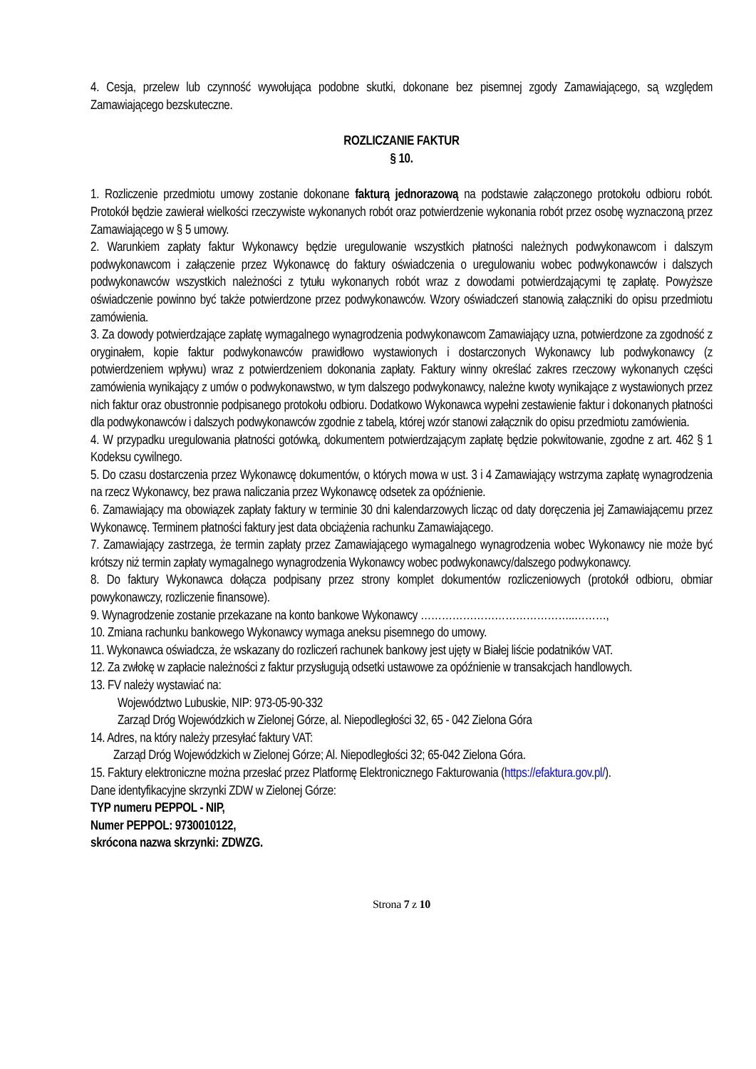4. Cesja, przelew lub czynność wywołująca podobne skutki, dokonane bez pisemnej zgody Zamawiającego, są względem Zamawiającego bezskuteczne.
ROZLICZANIE FAKTUR
§ 10.
1. Rozliczenie przedmiotu umowy zostanie dokonane fakturą jednorazową na podstawie załączonego protokołu odbioru robót. Protokół będzie zawierał wielkości rzeczywiste wykonanych robót oraz potwierdzenie wykonania robót przez osobę wyznaczoną przez Zamawiającego w § 5 umowy.
2. Warunkiem zapłaty faktur Wykonawcy będzie uregulowanie wszystkich płatności należnych podwykonawcom i dalszym podwykonawcom i załączenie przez Wykonawcę do faktury oświadczenia o uregulowaniu wobec podwykonawców i dalszych podwykonawców wszystkich należności z tytułu wykonanych robót wraz z dowodami potwierdzającymi tę zapłatę. Powyższe oświadczenie powinno być także potwierdzone przez podwykonawców. Wzory oświadczeń stanowią załączniki do opisu przedmiotu zamówienia.
3. Za dowody potwierdzające zapłatę wymagalnego wynagrodzenia podwykonawcom Zamawiający uzna, potwierdzone za zgodność z oryginałem, kopie faktur podwykonawców prawidłowo wystawionych i dostarczonych Wykonawcy lub podwykonawcy (z potwierdzeniem wpływu) wraz z potwierdzeniem dokonania zapłaty. Faktury winny określać zakres rzeczowy wykonanych części zamówienia wynikający z umów o podwykonawstwo, w tym dalszego podwykonawcy, należne kwoty wynikające z wystawionych przez nich faktur oraz obustronnie podpisanego protokołu odbioru. Dodatkowo Wykonawca wypełni zestawienie faktur i dokonanych płatności dla podwykonawców i dalszych podwykonawców zgodnie z tabelą, której wzór stanowi załącznik do opisu przedmiotu zamówienia.
4. W przypadku uregulowania płatności gotówką, dokumentem potwierdzającym zapłatę będzie pokwitowanie, zgodne z art. 462 § 1 Kodeksu cywilnego.
5. Do czasu dostarczenia przez Wykonawcę dokumentów, o których mowa w ust. 3 i 4 Zamawiający wstrzyma zapłatę wynagrodzenia na rzecz Wykonawcy, bez prawa naliczania przez Wykonawcę odsetek za opóźnienie.
6. Zamawiający ma obowiązek zapłaty faktury w terminie 30 dni kalendarzowych licząc od daty doręczenia jej Zamawiającemu przez Wykonawcę. Terminem płatności faktury jest data obciążenia rachunku Zamawiającego.
7. Zamawiający zastrzega, że termin zapłaty przez Zamawiającego wymagalnego wynagrodzenia wobec Wykonawcy nie może być krótszy niż termin zapłaty wymagalnego wynagrodzenia Wykonawcy wobec podwykonawcy/dalszego podwykonawcy.
8. Do faktury Wykonawca dołącza podpisany przez strony komplet dokumentów rozliczeniowych (protokół odbioru, obmiar powykonawczy, rozliczenie finansowe).
9. Wynagrodzenie zostanie przekazane na konto bankowe Wykonawcy ……………………………………..………,
10. Zmiana rachunku bankowego Wykonawcy wymaga aneksu pisemnego do umowy.
11. Wykonawca oświadcza, że wskazany do rozliczeń rachunek bankowy jest ujęty w Białej liście podatników VAT.
12. Za zwłokę w zapłacie należności z faktur przysługują odsetki ustawowe za opóźnienie w transakcjach handlowych.
13. FV należy wystawiać na:
Województwo Lubuskie, NIP: 973-05-90-332
Zarząd Dróg Wojewódzkich w Zielonej Górze, al. Niepodległości 32, 65 - 042 Zielona Góra
14. Adres, na który należy przesyłać faktury VAT:
Zarząd Dróg Wojewódzkich w Zielonej Górze; Al. Niepodległości 32; 65-042 Zielona Góra.
15. Faktury elektroniczne można przesłać przez Platformę Elektronicznego Fakturowania (https://efaktura.gov.pl/).
Dane identyfikacyjne skrzynki ZDW w Zielonej Górze:
TYP numeru PEPPOL - NIP,
Numer PEPPOL: 9730010122,
skrócona nazwa skrzynki: ZDWZG.
Strona 7 z 10